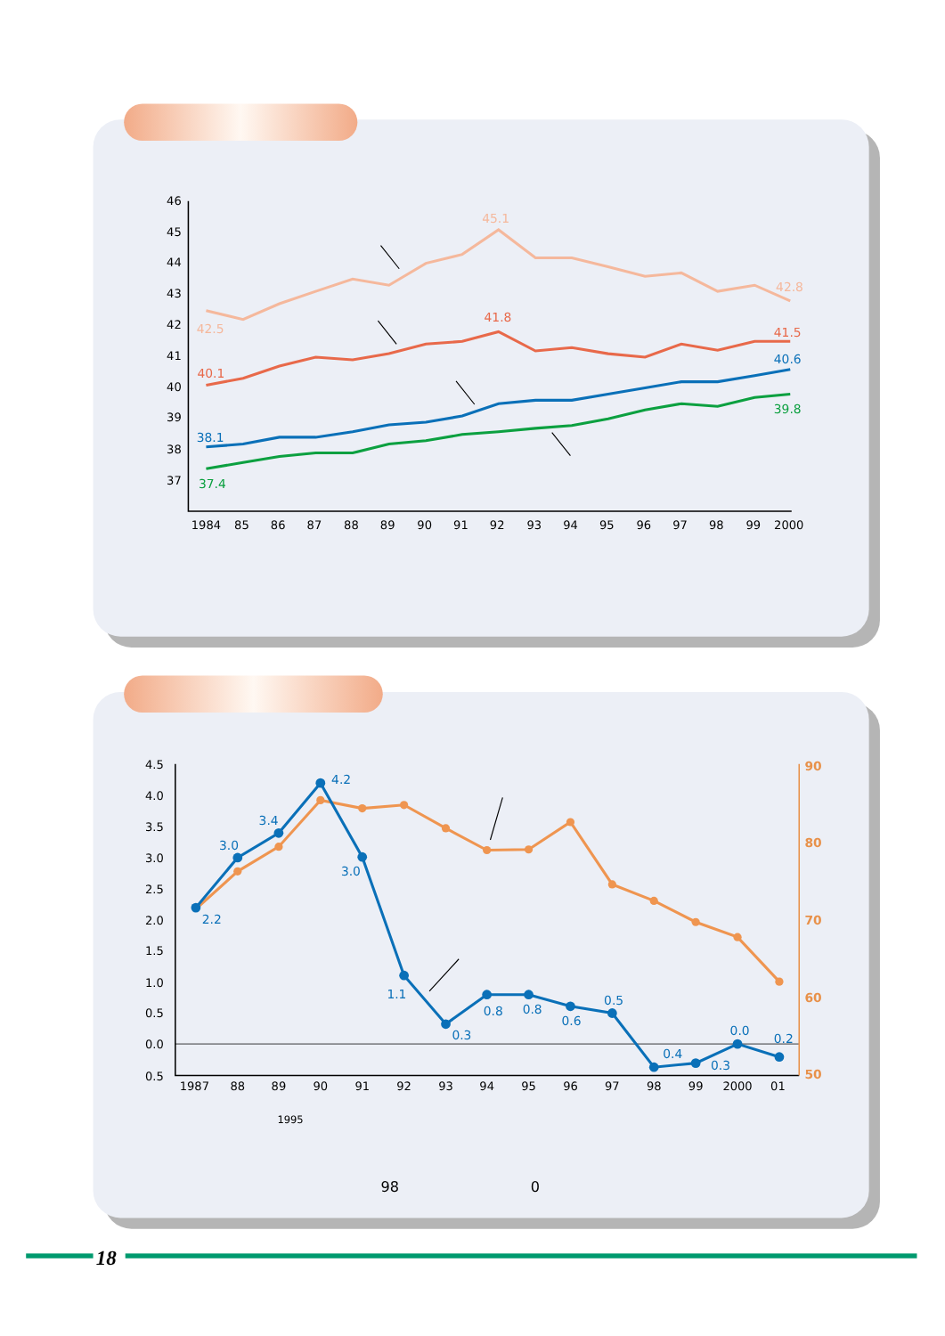46
45
44
43
42
41
40
39
38
37
1984
85
86
87
88
89
90
91
92
93
94
95
96
97
98
99
2000
45.1
42.5
42.8
41.8
40.1
41.5
38.1
40.6
37.4
39.8
4.5
4.0
3.5
3.0
2.5
2.0
1.5
1.0
0.5
0.0
0.5
90
80
70
60
50
1987
88
89
90
91
92
93
94
95
96
97
98
99
2000
01
2.2
3.0
3.4
4.2
3.0
1.1
0.3
0.8
0.8
0.6
0.5
0.4
0.3
0.0
0.2
1995
98
0
18